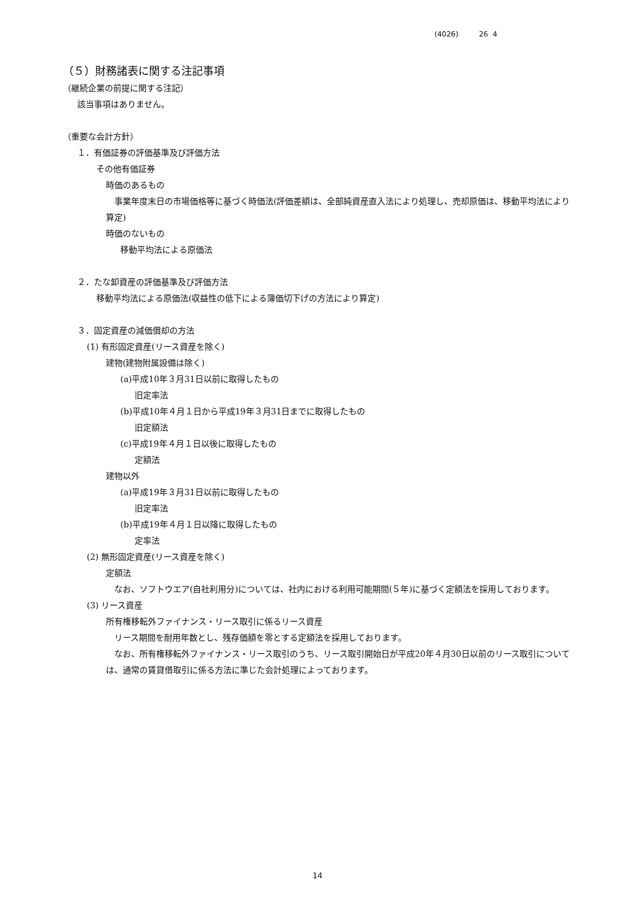(4026) 26 4
（５）財務諸表に関する注記事項
（継続企業の前提に関する注記）
該当事項はありません。
（重要な会計方針）
１．有価証券の評価基準及び評価方法
その他有価証券
時価のあるもの
　事業年度末日の市場価格等に基づく時価法(評価差額は、全部純資産直入法により処理し、売却原価は、移動平均法により算定)
時価のないもの
移動平均法による原価法
２．たな卸資産の評価基準及び評価方法
移動平均法による原価法(収益性の低下による簿価切下げの方法により算定)
３．固定資産の減価償却の方法
(1) 有形固定資産(リース資産を除く)
建物(建物附属設備は除く)
(a)平成10年３月31日以前に取得したもの
旧定率法
(b)平成10年４月１日から平成19年３月31日までに取得したもの
旧定額法
(c)平成19年４月１日以後に取得したもの
定額法
建物以外
(a)平成19年３月31日以前に取得したもの
旧定率法
(b)平成19年４月１日以降に取得したもの
定率法
(2) 無形固定資産(リース資産を除く)
定額法
　なお、ソフトウエア(自社利用分)については、社内における利用可能期間(５年)に基づく定額法を採用しております。
(3) リース資産
所有権移転外ファイナンス・リース取引に係るリース資産
　リース期間を耐用年数とし、残存価額を零とする定額法を採用しております。
　なお、所有権移転外ファイナンス・リース取引のうち、リース取引開始日が平成20年４月30日以前のリース取引については、通常の賃貸借取引に係る方法に準じた会計処理によっております。
14